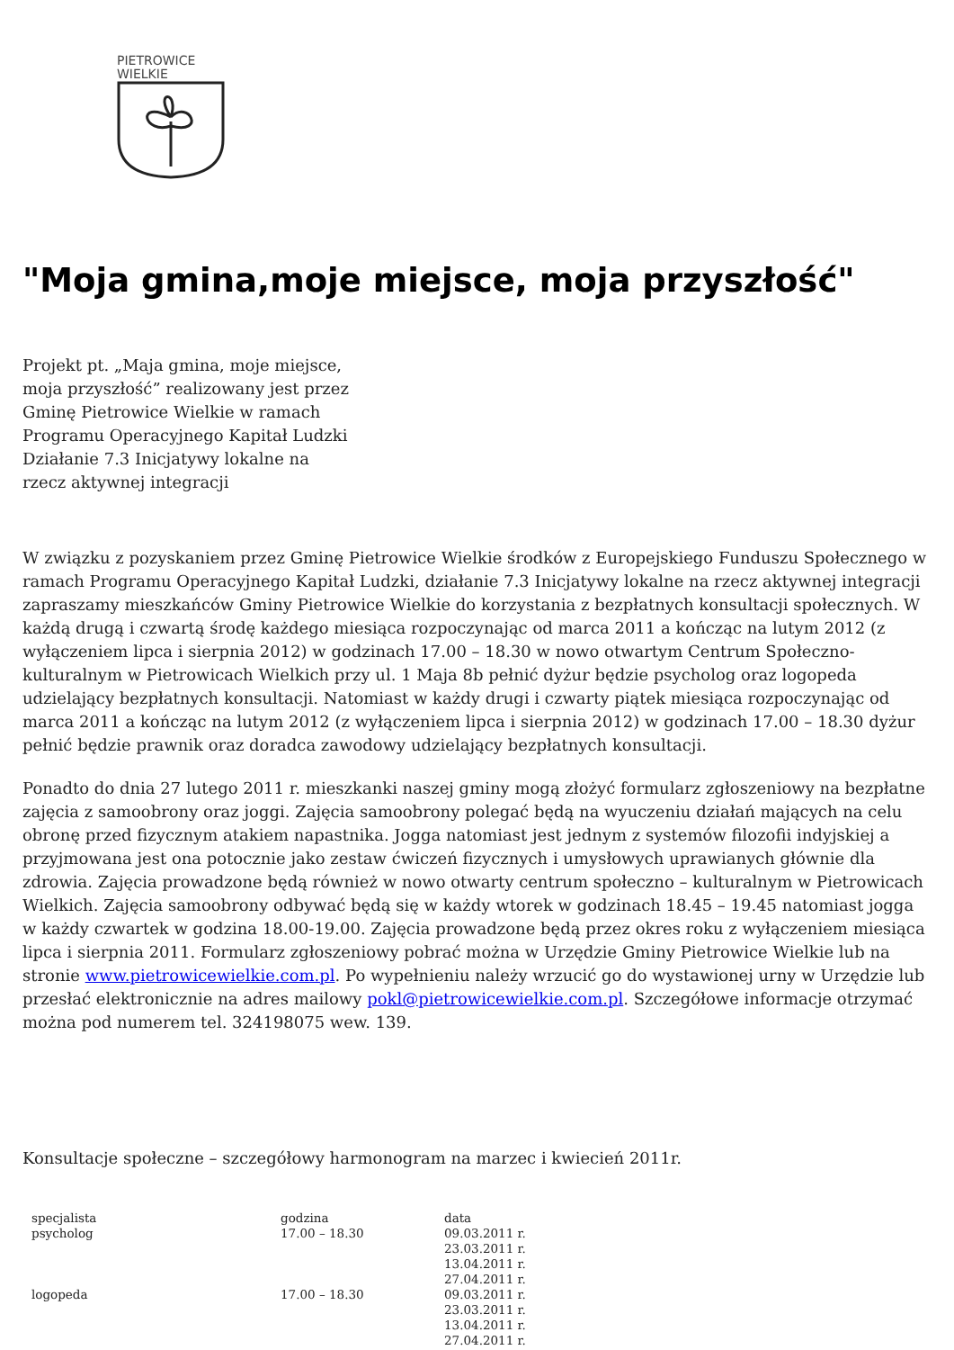PIETROWICE
WIELKIE
"Moja gmina,moje miejsce, moja przyszłość"
Projekt pt. „Maja gmina, moje miejsce, moja przyszłość” realizowany jest przez Gminę Pietrowice Wielkie w ramach Programu Operacyjnego Kapitał Ludzki Działanie 7.3 Inicjatywy lokalne na rzecz aktywnej integracji
W związku z pozyskaniem przez Gminę Pietrowice Wielkie środków z Europejskiego Funduszu Społecznego w ramach Programu Operacyjnego Kapitał Ludzki, działanie 7.3 Inicjatywy lokalne na rzecz aktywnej integracji zapraszamy mieszkańców Gminy Pietrowice Wielkie do korzystania z bezpłatnych konsultacji społecznych. W każdą drugą i czwartą środę każdego miesiąca rozpoczynając od marca 2011 a kończąc na lutym 2012 (z wyłączeniem lipca i sierpnia 2012) w godzinach 17.00 – 18.30 w nowo otwartym Centrum Społeczno-kulturalnym w Pietrowicach Wielkich przy ul. 1 Maja 8b pełnić dyżur będzie psycholog oraz logopeda udzielający bezpłatnych konsultacji. Natomiast w każdy drugi i czwarty piątek miesiąca rozpoczynając od marca 2011 a kończąc na lutym 2012 (z wyłączeniem lipca i sierpnia 2012) w godzinach 17.00 – 18.30 dyżur pełnić będzie prawnik oraz doradca zawodowy udzielający bezpłatnych konsultacji.
Ponadto do dnia 27 lutego 2011 r. mieszkanki naszej gminy mogą złożyć formularz zgłoszeniowy na bezpłatne zajęcia z samoobrony oraz joggi. Zajęcia samoobrony polegać będą na wyuczeniu działań mających na celu obronę przed fizycznym atakiem napastnika. Jogga natomiast jest jednym z systemów filozofii indyjskiej a przyjmowana jest ona potocznie jako zestaw ćwiczeń fizycznych i umysłowych uprawianych głównie dla zdrowia. Zajęcia prowadzone będą również w nowo otwarty centrum społeczno – kulturalnym w Pietrowicach Wielkich. Zajęcia samoobrony odbywać będą się w każdy wtorek w godzinach 18.45 – 19.45 natomiast jogga w każdy czwartek w godzina 18.00-19.00. Zajęcia prowadzone będą przez okres roku z wyłączeniem miesiąca lipca i sierpnia 2011. Formularz zgłoszeniowy pobrać można w Urzędzie Gminy Pietrowice Wielkie lub na stronie www.pietrowicewielkie.com.pl. Po wypełnieniu należy wrzucić go do wystawionej urny w Urzędzie lub przesłać elektronicznie na adres mailowy pokl@pietrowicewielkie.com.pl. Szczegółowe informacje otrzymać można pod numerem tel. 324198075 wew. 139.
Konsultacje społeczne – szczegółowy harmonogram na marzec i kwiecień 2011r.
| specjalista | godzina | data |
| psycholog | 17.00 – 18.30 | 09.03.2011 r. 23.03.2011 r. 13.04.2011 r. 27.04.2011 r. |
| logopeda | 17.00 – 18.30 | 09.03.2011 r. 23.03.2011 r. 13.04.2011 r. 27.04.2011 r. |